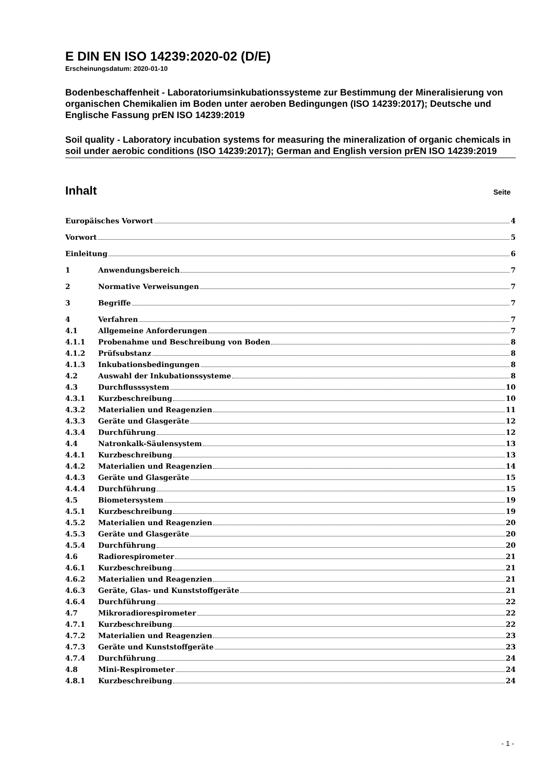E DIN EN ISO 14239:2020-02 (D/E)
Erscheinungsdatum: 2020-01-10
Bodenbeschaffenheit - Laboratoriumsinkubationssysteme zur Bestimmung der Mineralisierung von organischen Chemikalien im Boden unter aeroben Bedingungen (ISO 14239:2017); Deutsche und Englische Fassung prEN ISO 14239:2019
Soil quality - Laboratory incubation systems for measuring the mineralization of organic chemicals in soil under aerobic conditions (ISO 14239:2017); German and English version prEN ISO 14239:2019
Inhalt Seite
Europäisches Vorwort 4
Vorwort 5
Einleitung 6
1 Anwendungsbereich 7
2 Normative Verweisungen 7
3 Begriffe 7
4 Verfahren 7
4.1 Allgemeine Anforderungen 7
4.1.1 Probenahme und Beschreibung von Boden 8
4.1.2 Prüfsubstanz 8
4.1.3 Inkubationsbedingungen 8
4.2 Auswahl der Inkubationssysteme 8
4.3 Durchflusssystem 10
4.3.1 Kurzbeschreibung 10
4.3.2 Materialien und Reagenzien 11
4.3.3 Geräte und Glasgeräte 12
4.3.4 Durchführung 12
4.4 Natronkalk-Säulensystem 13
4.4.1 Kurzbeschreibung 13
4.4.2 Materialien und Reagenzien 14
4.4.3 Geräte und Glasgeräte 15
4.4.4 Durchführung 15
4.5 Biometersystem 19
4.5.1 Kurzbeschreibung 19
4.5.2 Materialien und Reagenzien 20
4.5.3 Geräte und Glasgeräte 20
4.5.4 Durchführung 20
4.6 Radiorespirometer 21
4.6.1 Kurzbeschreibung 21
4.6.2 Materialien und Reagenzien 21
4.6.3 Geräte, Glas- und Kunststoffgeräte 21
4.6.4 Durchführung 22
4.7 Mikroradiorespirometer 22
4.7.1 Kurzbeschreibung 22
4.7.2 Materialien und Reagenzien 23
4.7.3 Geräte und Kunststoffgeräte 23
4.7.4 Durchführung 24
4.8 Mini-Respirometer 24
4.8.1 Kurzbeschreibung 24
- 1 -